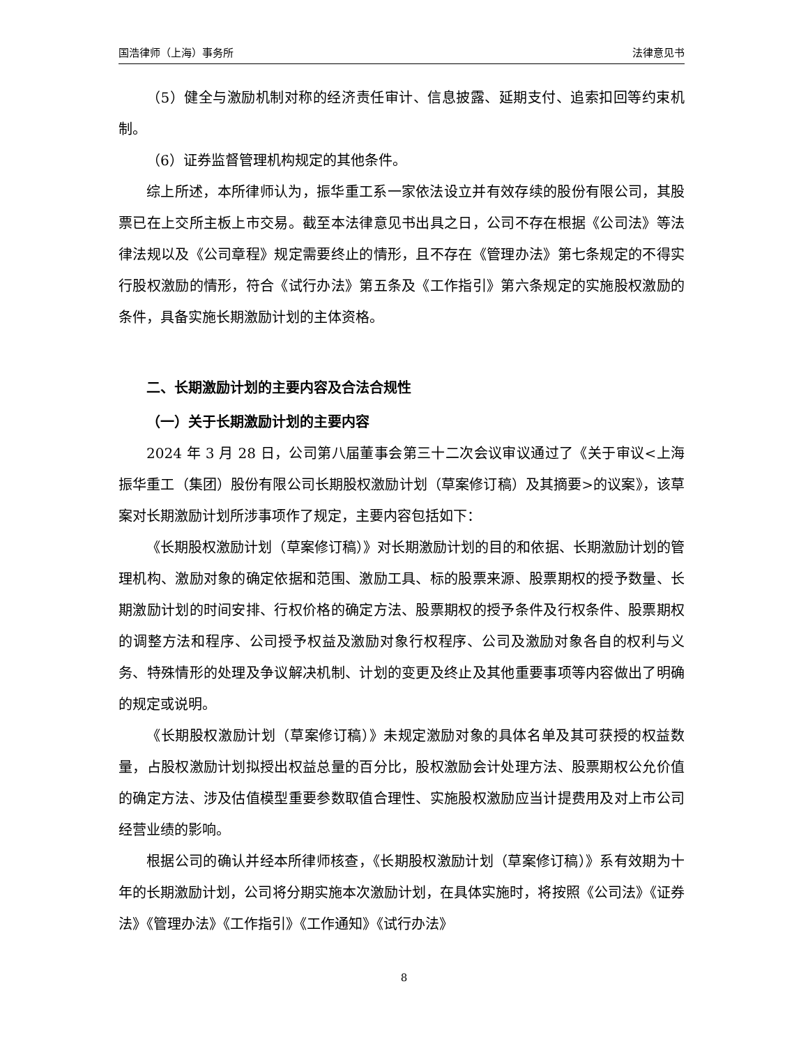国浩律师（上海）事务所 法律意见书
（5）健全与激励机制对称的经济责任审计、信息披露、延期支付、追索扣回等约束机制。
（6）证券监督管理机构规定的其他条件。
综上所述，本所律师认为，振华重工系一家依法设立并有效存续的股份有限公司，其股票已在上交所主板上市交易。截至本法律意见书出具之日，公司不存在根据《公司法》等法律法规以及《公司章程》规定需要终止的情形，且不存在《管理办法》第七条规定的不得实行股权激励的情形，符合《试行办法》第五条及《工作指引》第六条规定的实施股权激励的条件，具备实施长期激励计划的主体资格。
二、长期激励计划的主要内容及合法合规性
（一）关于长期激励计划的主要内容
2024 年 3 月 28 日，公司第八届董事会第三十二次会议审议通过了《关于审议<上海振华重工（集团）股份有限公司长期股权激励计划（草案修订稿）及其摘要>的议案》，该草案对长期激励计划所涉事项作了规定，主要内容包括如下：
《长期股权激励计划（草案修订稿）》对长期激励计划的目的和依据、长期激励计划的管理机构、激励对象的确定依据和范围、激励工具、标的股票来源、股票期权的授予数量、长期激励计划的时间安排、行权价格的确定方法、股票期权的授予条件及行权条件、股票期权的调整方法和程序、公司授予权益及激励对象行权程序、公司及激励对象各自的权利与义务、特殊情形的处理及争议解决机制、计划的变更及终止及其他重要事项等内容做出了明确的规定或说明。
《长期股权激励计划（草案修订稿）》未规定激励对象的具体名单及其可获授的权益数量，占股权激励计划拟授出权益总量的百分比，股权激励会计处理方法、股票期权公允价值的确定方法、涉及估值模型重要参数取值合理性、实施股权激励应当计提费用及对上市公司经营业绩的影响。
根据公司的确认并经本所律师核查，《长期股权激励计划（草案修订稿）》系有效期为十年的长期激励计划，公司将分期实施本次激励计划，在具体实施时，将按照《公司法》《证券法》《管理办法》《工作指引》《工作通知》《试行办法》
8